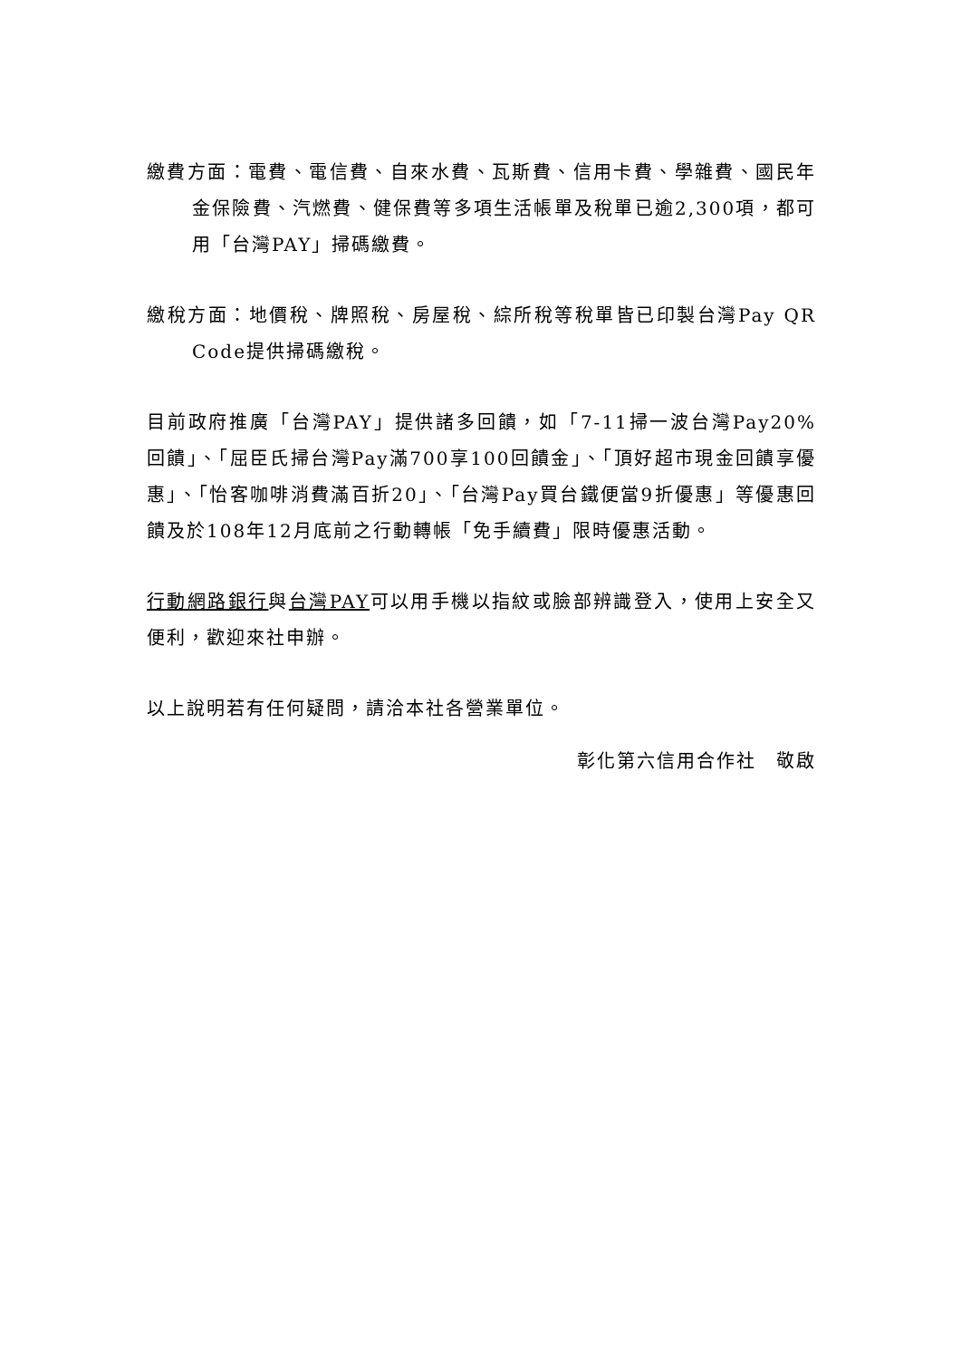繳費方面：電費、電信費、自來水費、瓦斯費、信用卡費、學雜費、國民年金保險費、汽燃費、健保費等多項生活帳單及稅單已逾2,300項，都可用「台灣PAY」掃碼繳費。
繳稅方面：地價稅、牌照稅、房屋稅、綜所稅等稅單皆已印製台灣Pay QR Code提供掃碼繳稅。
目前政府推廣「台灣PAY」提供諸多回饋，如「7-11掃一波台灣Pay20%回饋」、「屈臣氏掃台灣Pay滿700享100回饋金」、「頂好超市現金回饋享優惠」、「怡客咖啡消費滿百折20」、「台灣Pay買台鐵便當9折優惠」等優惠回饋及於108年12月底前之行動轉帳「免手續費」限時優惠活動。
行動網路銀行與台灣PAY可以用手機以指紋或臉部辨識登入，使用上安全又便利，歡迎來社申辦。
以上說明若有任何疑問，請洽本社各營業單位。
彰化第六信用合作社　敬啟